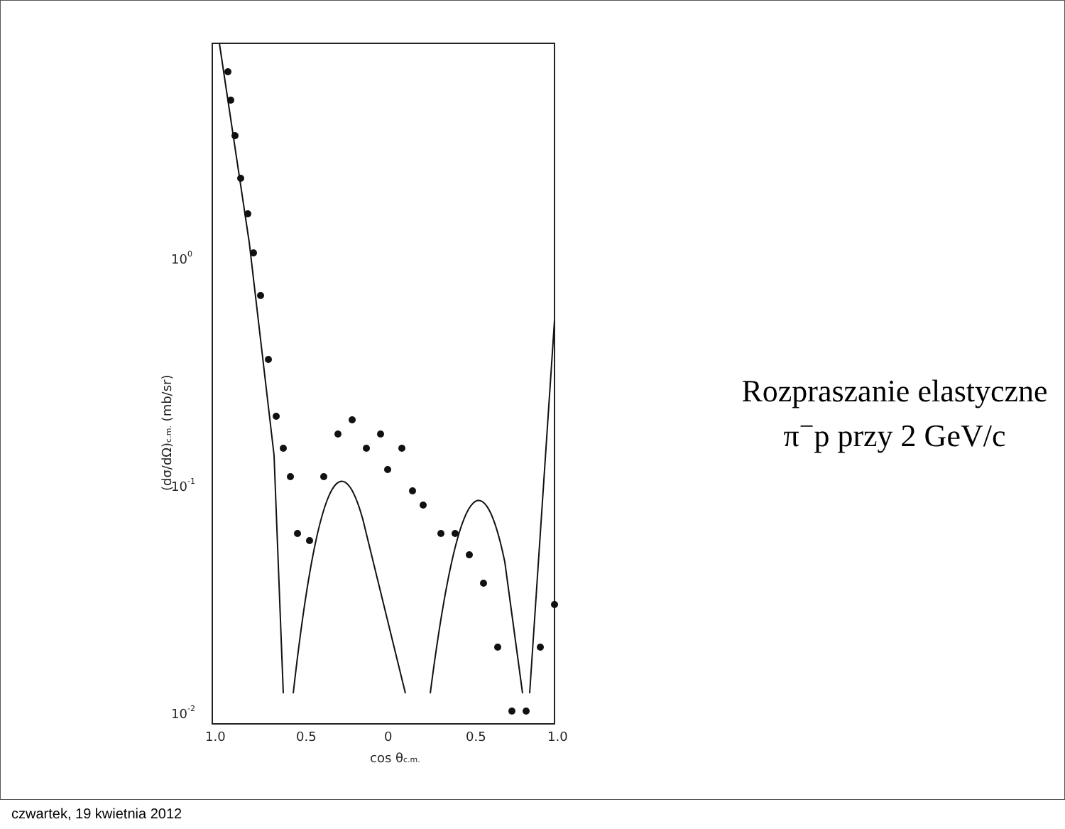100
10-1
10-2
1.0
0.5
0
0.5
1.0
cos θc.m.
(dσ/dΩ)c.m. (mb/sr)
Rozpraszanie elastyczne
π<sup>−</sup>p przy 2 GeV/c
czwartek, 19 kwietnia 2012